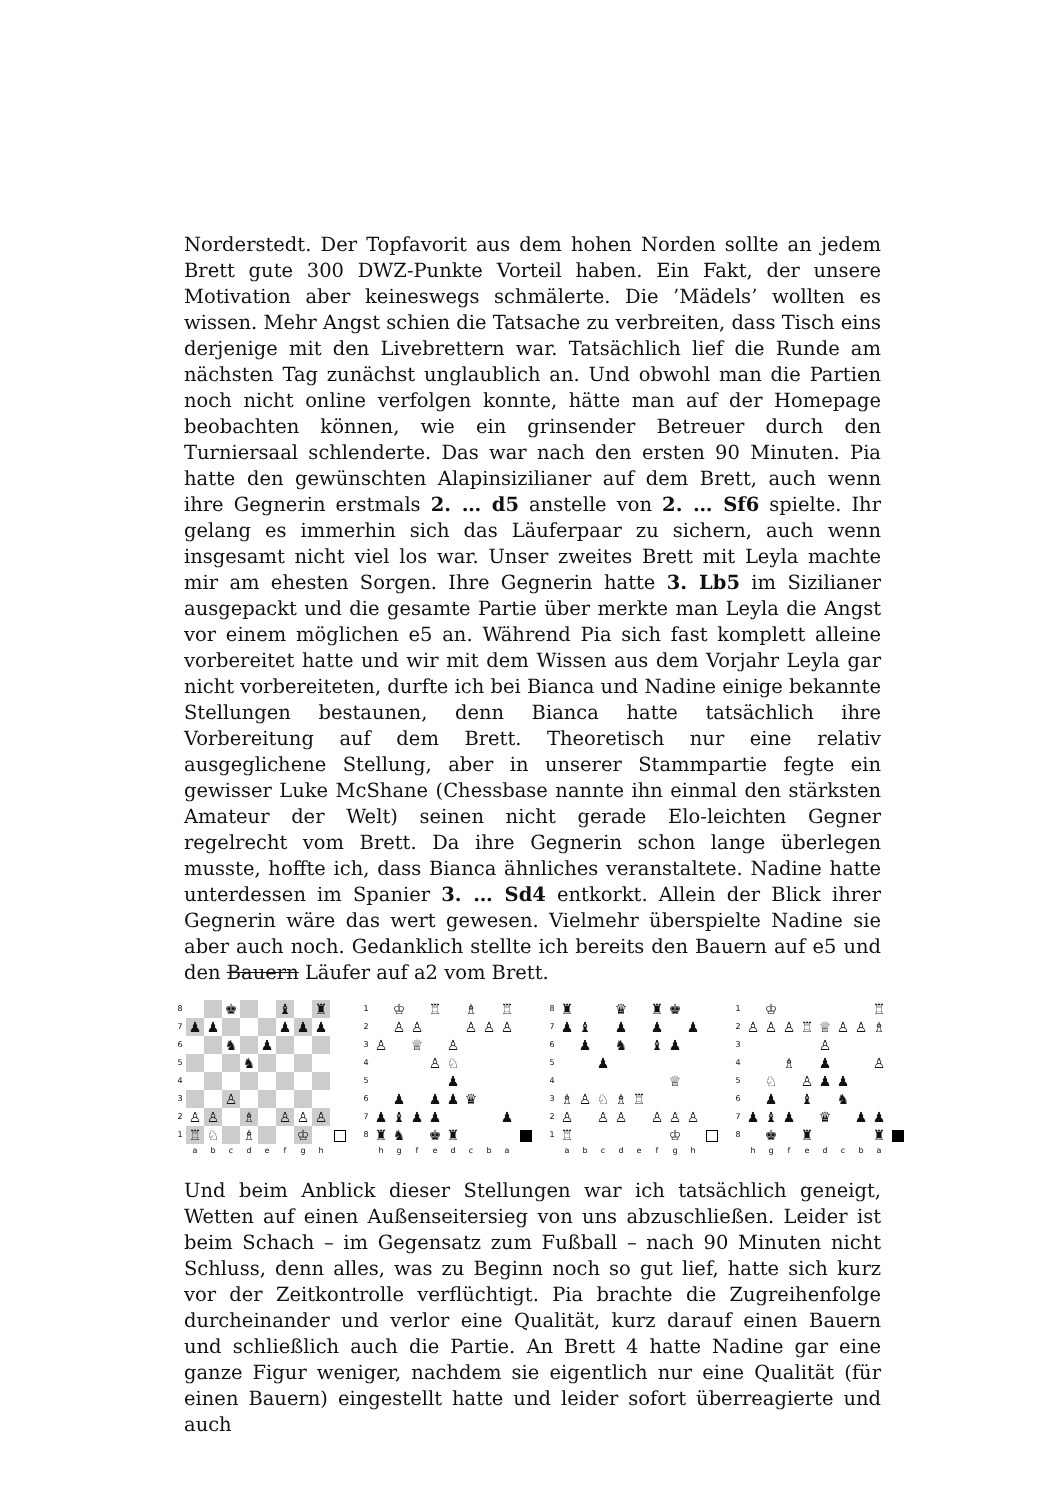Norderstedt. Der Topfavorit aus dem hohen Norden sollte an jedem Brett gute 300 DWZ-Punkte Vorteil haben. Ein Fakt, der unsere Motivation aber keineswegs schmälerte. Die ’Mädels’ wollten es wissen. Mehr Angst schien die Tatsache zu verbreiten, dass Tisch eins derjenige mit den Livebrettern war. Tatsächlich lief die Runde am nächsten Tag zunächst unglaublich an. Und obwohl man die Partien noch nicht online verfolgen konnte, hätte man auf der Homepage beobachten können, wie ein grinsender Betreuer durch den Turniersaal schlenderte. Das war nach den ersten 90 Minuten. Pia hatte den gewünschten Alapinsizilianer auf dem Brett, auch wenn ihre Gegnerin erstmals 2. … d5 anstelle von 2. … Sf6 spielte. Ihr gelang es immerhin sich das Läuferpaar zu sichern, auch wenn insgesamt nicht viel los war. Unser zweites Brett mit Leyla machte mir am ehesten Sorgen. Ihre Gegnerin hatte 3. Lb5 im Sizilianer ausgepackt und die gesamte Partie über merkte man Leyla die Angst vor einem möglichen e5 an. Während Pia sich fast komplett alleine vorbereitet hatte und wir mit dem Wissen aus dem Vorjahr Leyla gar nicht vorbereiteten, durfte ich bei Bianca und Nadine einige bekannte Stellungen bestaunen, denn Bianca hatte tatsächlich ihre Vorbereitung auf dem Brett. Theoretisch nur eine relativ ausgeglichene Stellung, aber in unserer Stammpartie fegte ein gewisser Luke McShane (Chessbase nannte ihn einmal den stärksten Amateur der Welt) seinen nicht gerade Elo-leichten Gegner regelrecht vom Brett. Da ihre Gegnerin schon lange überlegen musste, hoffte ich, dass Bianca ähnliches veranstaltete. Nadine hatte unterdessen im Spanier 3. … Sd4 entkorkt. Allein der Blick ihrer Gegnerin wäre das wert gewesen. Vielmehr überspielte Nadine sie aber auch noch. Gedanklich stellte ich bereits den Bauern auf e5 und den Bauern Läufer auf a2 vom Brett.
8
♚
♝
♜
7
♟
♟
♟
♟
♟
6
♞
♟
5
♞
4
3
♙
2
♙
♙
♗
♙
♙
♙
1
♖
♘
♗
♔
a
b
c
d
e
f
g
h
1
♔
♖
♗
♖
2
♙
♙
♙
♙
♙
3
♙
♕
♙
4
♙
♘
5
♟
6
♟
♟
♟
♛
7
♟
♝
♟
♟
♟
8
♜
♞
♚
♜
h
g
f
e
d
c
b
a
8
♜
♛
♜
♚
7
♟
♝
♟
♟
♟
6
♟
♞
♝
♟
5
♟
4
♕
3
♗
♙
♘
♗
♖
2
♙
♙
♙
♙
♙
♙
1
♖
♔
a
b
c
d
e
f
g
h
1
♔
♖
2
♙
♙
♙
♖
♕
♙
♙
♗
3
♙
4
♗
♟
♙
5
♘
♙
♟
♟
6
♟
♝
♞
7
♟
♝
♟
♛
♟
♟
8
♚
♜
♜
h
g
f
e
d
c
b
a
Und beim Anblick dieser Stellungen war ich tatsächlich geneigt, Wetten auf einen Außenseitersieg von uns abzuschließen. Leider ist beim Schach – im Gegensatz zum Fußball – nach 90 Minuten nicht Schluss, denn alles, was zu Beginn noch so gut lief, hatte sich kurz vor der Zeitkontrolle verflüchtigt. Pia brachte die Zugreihenfolge durcheinander und verlor eine Qualität, kurz darauf einen Bauern und schließlich auch die Partie. An Brett 4 hatte Nadine gar eine ganze Figur weniger, nachdem sie eigentlich nur eine Qualität (für einen Bauern) eingestellt hatte und leider sofort überreagierte und auch